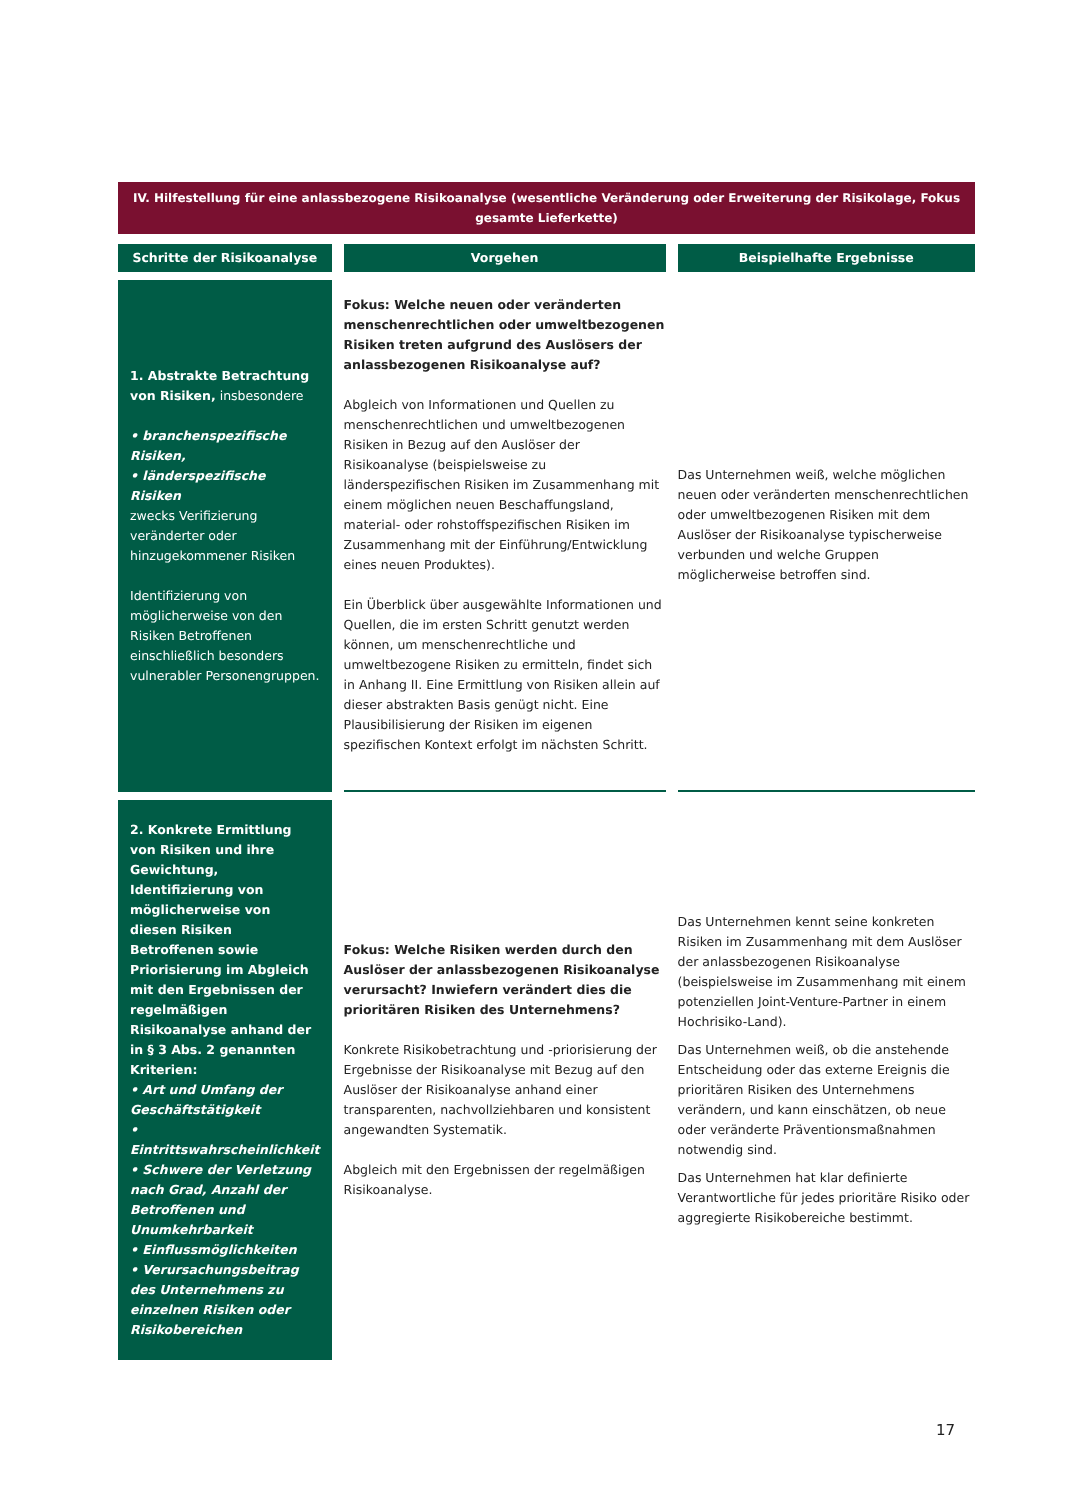IV. Hilfestellung für eine anlassbezogene Risikoanalyse (wesentliche Veränderung oder Erweiterung der Risikolage, Fokus gesamte Lieferkette)
| Schritte der Risikoanalyse | Vorgehen | Beispielhafte Ergebnisse |
| --- | --- | --- |
| 1. Abstrakte Betrachtung von Risiken, insbesondere • branchenspezifische Risiken, • länderspezifische Risiken zwecks Verifizierung veränderter oder hinzugekommener Risiken Identifizierung von möglicherweise von den Risiken Betroffenen einschließlich besonders vulnerabler Personengruppen. | Fokus: Welche neuen oder veränderten menschenrechtlichen oder umweltbezogenen Risiken treten aufgrund des Auslösers der anlassbezogenen Risikoanalyse auf? Abgleich von Informationen und Quellen zu menschenrechtlichen und umweltbezogenen Risiken in Bezug auf den Auslöser der Risikoanalyse (beispielsweise zu länderspezifischen Risiken im Zusammenhang mit einem möglichen neuen Beschaffungsland, material- oder rohstoffspezifischen Risiken im Zusammenhang mit der Einführung/Entwicklung eines neuen Produktes). Ein Überblick über ausgewählte Informationen und Quellen, die im ersten Schritt genutzt werden können, um menschenrechtliche und umweltbezogene Risiken zu ermitteln, findet sich in Anhang II. Eine Ermittlung von Risiken allein auf dieser abstrakten Basis genügt nicht. Eine Plausibilisierung der Risiken im eigenen spezifischen Kontext erfolgt im nächsten Schritt. | Das Unternehmen weiß, welche möglichen neuen oder veränderten menschenrechtlichen oder umweltbezogenen Risiken mit dem Auslöser der Risikoanalyse typischerweise verbunden und welche Gruppen möglicherweise betroffen sind. |
| 2. Konkrete Ermittlung von Risiken und ihre Gewichtung, Identifizierung von möglicherweise von diesen Risiken Betroffenen sowie Priorisierung im Abgleich mit den Ergebnissen der regelmäßigen Risikoanalyse anhand der in § 3 Abs. 2 genannten Kriterien: • Art und Umfang der Geschäftstätigkeit • Eintrittswahrscheinlichkeit • Schwere der Verletzung nach Grad, Anzahl der Betroffenen und Unumkehrbarkeit • Einflussmöglichkeiten • Verursachungsbeitrag des Unternehmens zu einzelnen Risiken oder Risikobereichen | Fokus: Welche Risiken werden durch den Auslöser der anlassbezogenen Risikoanalyse verursacht? Inwiefern verändert dies die prioritären Risiken des Unternehmens? Konkrete Risikobetrachtung und -priorisierung der Ergebnisse der Risikoanalyse mit Bezug auf den Auslöser der Risikoanalyse anhand einer transparenten, nachvollziehbaren und konsistent angewandten Systematik. Abgleich mit den Ergebnissen der regelmäßigen Risikoanalyse. | Das Unternehmen kennt seine konkreten Risiken im Zusammenhang mit dem Auslöser der anlassbezogenen Risikoanalyse (beispielsweise im Zusammenhang mit einem potenziellen Joint-Venture-Partner in einem Hochrisiko-Land). Das Unternehmen weiß, ob die anstehende Entscheidung oder das externe Ereignis die prioritären Risiken des Unternehmens verändern, und kann einschätzen, ob neue oder veränderte Präventionsmaßnahmen notwendig sind. Das Unternehmen hat klar definierte Verantwortliche für jedes prioritäre Risiko oder aggregierte Risikobereiche bestimmt. |
17